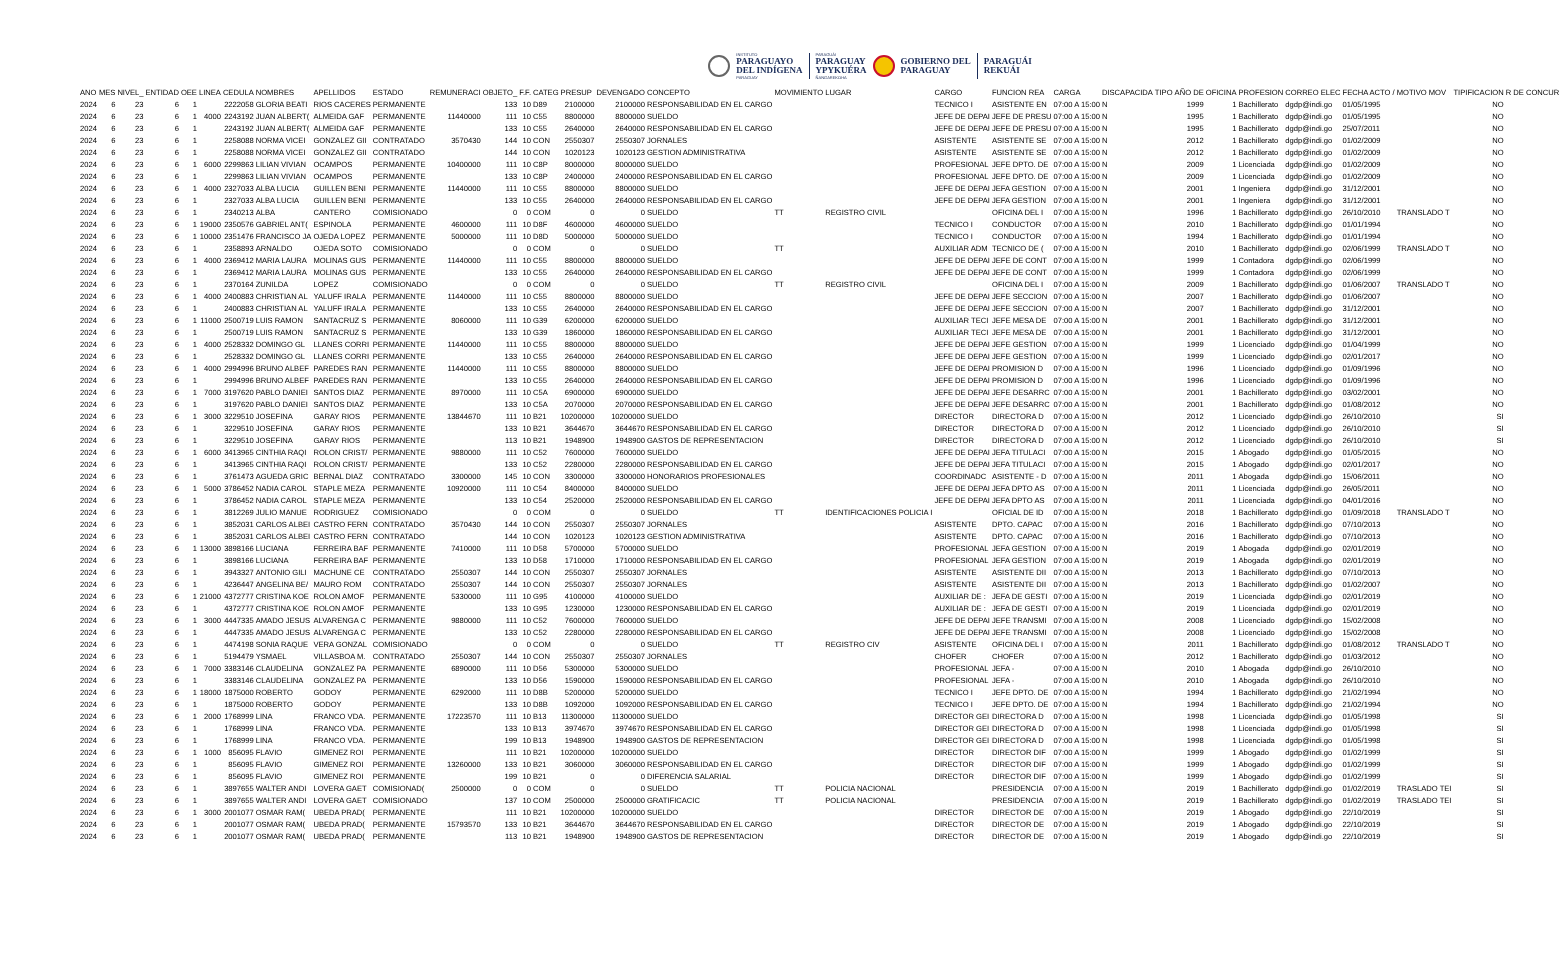INSTITUTO
PARAGUAYO
DEL INDÍGENA
PARAGUAY
PARAGUÁI
PARAGUAY
YPYKUÉRA
ÑANGAREKOHA
GOBIERNO DEL
PARAGUAY
PARAGUÁI
REKUÁI
| ANO | MES | NIVEL_ | ENTIDAD | OEE | LINEA | CEDULA | NOMBRES | APELLIDOS | ESTADO | REMUNERACI | OBJETO_ | F.F. | CATEG | PRESUP | DEVENGADO | CONCEPTO | MOVIMIENTO | LUGAR | CARGO | FUNCION REA | CARGA | DISCAPACIDA | TIPO | AÑO DE | OFICINA | PROFESION | CORREO ELEC | FECHA ACTO / | MOTIVO MOV | TIPIFICACION | R DE CONCUR |
| --- | --- | --- | --- | --- | --- | --- | --- | --- | --- | --- | --- | --- | --- | --- | --- | --- | --- | --- | --- | --- | --- | --- | --- | --- | --- | --- | --- | --- | --- | --- | --- |
| 2024 | 6 | 23 | 6 | 1 | | 2222058 | GLORIA BEATI | RIOS CACERES | PERMANENTE | | 133 | 10 | D89 | 2100000 | 2100000 | RESPONSABILIDAD EN EL CARGO | | | TECNICO I | ASISTENTE EN | 07:00 A 15:00 | N | | 1999 | 1 | Bachillerato | dgdp@indi.go | 01/05/1995 | | NO | |
| 2024 | 6 | 23 | 6 | 1 | 4000 | 2243192 | JUAN ALBERT( | ALMEIDA GAF | PERMANENTE | 11440000 | 111 | 10 | C55 | 8800000 | 8800000 | SUELDO | | | JEFE DE DEPAI | JEFE DE PRESU | 07:00 A 15:00 | N | | 1995 | 1 | Bachillerato | dgdp@indi.go | 01/05/1995 | | NO | |
| 2024 | 6 | 23 | 6 | 1 | | 2243192 | JUAN ALBERT( | ALMEIDA GAF | PERMANENTE | | 133 | 10 | C55 | 2640000 | 2640000 | RESPONSABILIDAD EN EL CARGO | | | JEFE DE DEPAI | JEFE DE PRESU | 07:00 A 15:00 | N | | 1995 | 1 | Bachillerato | dgdp@indi.go | 25/07/2011 | | NO | |
| 2024 | 6 | 23 | 6 | 1 | | 2258088 | NORMA VICEI | GONZALEZ GII | CONTRATADO | 3570430 | 144 | 10 | CON | 2550307 | 2550307 | JORNALES | | | ASISTENTE | ASISTENTE SE | 07:00 A 15:00 | N | | 2012 | 1 | Bachillerato | dgdp@indi.go | 01/02/2009 | | NO | |
| 2024 | 6 | 23 | 6 | 1 | | 2258088 | NORMA VICEI | GONZALEZ GII | CONTRATADO | | 144 | 10 | CON | 1020123 | 1020123 | GESTION ADMINISTRATIVA | | | ASISTENTE | ASISTENTE SE | 07:00 A 15:00 | N | | 2012 | 1 | Bachillerato | dgdp@indi.go | 01/02/2009 | | NO | |
| 2024 | 6 | 23 | 6 | 1 | 6000 | 2299863 | LILIAN VIVIAN | OCAMPOS | PERMANENTE | 10400000 | 111 | 10 | C8P | 8000000 | 8000000 | SUELDO | | | PROFESIONAL | JEFE DPTO. DE | 07:00 A 15:00 | N | | 2009 | 1 | Licenciada | dgdp@indi.go | 01/02/2009 | | NO | |
| 2024 | 6 | 23 | 6 | 1 | | 2299863 | LILIAN VIVIAN | OCAMPOS | PERMANENTE | | 133 | 10 | C8P | 2400000 | 2400000 | RESPONSABILIDAD EN EL CARGO | | | PROFESIONAL | JEFE DPTO. DE | 07:00 A 15:00 | N | | 2009 | 1 | Licenciada | dgdp@indi.go | 01/02/2009 | | NO | |
| 2024 | 6 | 23 | 6 | 1 | 4000 | 2327033 | ALBA LUCIA | GUILLEN BENI | PERMANENTE | 11440000 | 111 | 10 | C55 | 8800000 | 8800000 | SUELDO | | | JEFE DE DEPAI | JEFA GESTION | 07:00 A 15:00 | N | | 2001 | 1 | Ingeniera | dgdp@indi.go | 31/12/2001 | | NO | |
| 2024 | 6 | 23 | 6 | 1 | | 2327033 | ALBA LUCIA | GUILLEN BENI | PERMANENTE | | 133 | 10 | C55 | 2640000 | 2640000 | RESPONSABILIDAD EN EL CARGO | | | JEFE DE DEPAI | JEFA GESTION | 07:00 A 15:00 | N | | 2001 | 1 | Ingeniera | dgdp@indi.go | 31/12/2001 | | NO | |
| 2024 | 6 | 23 | 6 | 1 | | 2340213 | ALBA | CANTERO | COMISIONADO | | 0 | 0 | COM | 0 | 0 | SUELDO | TT | REGISTRO CIVIL | | OFICINA DEL I | 07:00 A 15:00 | N | | 1996 | 1 | Bachillerato | dgdp@indi.go | 26/10/2010 | TRANSLADO T | NO | |
| 2024 | 6 | 23 | 6 | 1 | 19000 | 2350576 | GABRIEL ANT( | ESPINOLA | PERMANENTE | 4600000 | 111 | 10 | D8F | 4600000 | 4600000 | SUELDO | | | TECNICO I | CONDUCTOR | 07:00 A 15:00 | N | | 2010 | 1 | Bachillerato | dgdp@indi.go | 01/01/1994 | | NO | |
| 2024 | 6 | 23 | 6 | 1 | 10000 | 2351476 | FRANCISCO JA | OJEDA LOPEZ | PERMANENTE | 5000000 | 111 | 10 | D8D | 5000000 | 5000000 | SUELDO | | | TECNICO I | CONDUCTOR | 07:00 A 15:00 | N | | 1994 | 1 | Bachillerato | dgdp@indi.go | 01/01/1994 | | NO | |
| 2024 | 6 | 23 | 6 | 1 | | 2358893 | ARNALDO | OJEDA SOTO | COMISIONADO | | 0 | 0 | COM | 0 | 0 | SUELDO | TT | | AUXILIAR ADM | TECNICO DE ( | 07:00 A 15:00 | N | | 2010 | 1 | Bachillerato | dgdp@indi.go | 02/06/1999 | TRANSLADO T | NO | |
| 2024 | 6 | 23 | 6 | 1 | 4000 | 2369412 | MARIA LAURA | MOLINAS GUS | PERMANENTE | 11440000 | 111 | 10 | C55 | 8800000 | 8800000 | SUELDO | | | JEFE DE DEPAI | JEFE DE CONT | 07:00 A 15:00 | N | | 1999 | 1 | Contadora | dgdp@indi.go | 02/06/1999 | | NO | |
| 2024 | 6 | 23 | 6 | 1 | | 2369412 | MARIA LAURA | MOLINAS GUS | PERMANENTE | | 133 | 10 | C55 | 2640000 | 2640000 | RESPONSABILIDAD EN EL CARGO | | | JEFE DE DEPAI | JEFE DE CONT | 07:00 A 15:00 | N | | 1999 | 1 | Contadora | dgdp@indi.go | 02/06/1999 | | NO | |
| 2024 | 6 | 23 | 6 | 1 | | 2370164 | ZUNILDA | LOPEZ | COMISIONADO | | 0 | 0 | COM | 0 | 0 | SUELDO | TT | REGISTRO CIVIL | | OFICINA DEL I | 07:00 A 15:00 | N | | 2009 | 1 | Bachillerato | dgdp@indi.go | 01/06/2007 | TRANSLADO T | NO | |
| 2024 | 6 | 23 | 6 | 1 | 4000 | 2400883 | CHRISTIAN AL | YALUFF IRALA | PERMANENTE | 11440000 | 111 | 10 | C55 | 8800000 | 8800000 | SUELDO | | | JEFE DE DEPAI | JEFE SECCION | 07:00 A 15:00 | N | | 2007 | 1 | Bachillerato | dgdp@indi.go | 01/06/2007 | | NO | |
| 2024 | 6 | 23 | 6 | 1 | | 2400883 | CHRISTIAN AL | YALUFF IRALA | PERMANENTE | | 133 | 10 | C55 | 2640000 | 2640000 | RESPONSABILIDAD EN EL CARGO | | | JEFE DE DEPAI | JEFE SECCION | 07:00 A 15:00 | N | | 2007 | 1 | Bachillerato | dgdp@indi.go | 31/12/2001 | | NO | |
| 2024 | 6 | 23 | 6 | 1 | 11000 | 2500719 | LUIS RAMON | SANTACRUZ S | PERMANENTE | 8060000 | 111 | 10 | G39 | 6200000 | 6200000 | SUELDO | | | AUXILIAR TECI | JEFE MESA DE | 07:00 A 15:00 | N | | 2001 | 1 | Bachillerato | dgdp@indi.go | 31/12/2001 | | NO | |
| 2024 | 6 | 23 | 6 | 1 | | 2500719 | LUIS RAMON | SANTACRUZ S | PERMANENTE | | 133 | 10 | G39 | 1860000 | 1860000 | RESPONSABILIDAD EN EL CARGO | | | AUXILIAR TECI | JEFE MESA DE | 07:00 A 15:00 | N | | 2001 | 1 | Bachillerato | dgdp@indi.go | 31/12/2001 | | NO | |
| 2024 | 6 | 23 | 6 | 1 | 4000 | 2528332 | DOMINGO GL | LLANES CORRI | PERMANENTE | 11440000 | 111 | 10 | C55 | 8800000 | 8800000 | SUELDO | | | JEFE DE DEPAI | JEFE GESTION | 07:00 A 15:00 | N | | 1999 | 1 | Licenciado | dgdp@indi.go | 01/04/1999 | | NO | |
| 2024 | 6 | 23 | 6 | 1 | | 2528332 | DOMINGO GL | LLANES CORRI | PERMANENTE | | 133 | 10 | C55 | 2640000 | 2640000 | RESPONSABILIDAD EN EL CARGO | | | JEFE DE DEPAI | JEFE GESTION | 07:00 A 15:00 | N | | 1999 | 1 | Licenciado | dgdp@indi.go | 02/01/2017 | | NO | |
| 2024 | 6 | 23 | 6 | 1 | 4000 | 2994996 | BRUNO ALBEF | PAREDES RAN | PERMANENTE | 11440000 | 111 | 10 | C55 | 8800000 | 8800000 | SUELDO | | | JEFE DE DEPAI | PROMISION D | 07:00 A 15:00 | N | | 1996 | 1 | Licenciado | dgdp@indi.go | 01/09/1996 | | NO | |
| 2024 | 6 | 23 | 6 | 1 | | 2994996 | BRUNO ALBEF | PAREDES RAN | PERMANENTE | | 133 | 10 | C55 | 2640000 | 2640000 | RESPONSABILIDAD EN EL CARGO | | | JEFE DE DEPAI | PROMISION D | 07:00 A 15:00 | N | | 1996 | 1 | Licenciado | dgdp@indi.go | 01/09/1996 | | NO | |
| 2024 | 6 | 23 | 6 | 1 | 7000 | 3197620 | PABLO DANIEI | SANTOS DIAZ | PERMANENTE | 8970000 | 111 | 10 | C5A | 6900000 | 6900000 | SUELDO | | | JEFE DE DEPAI | JEFE DESARRC | 07:00 A 15:00 | N | | 2001 | 1 | Bachillerato | dgdp@indi.go | 03/02/2001 | | NO | |
| 2024 | 6 | 23 | 6 | 1 | | 3197620 | PABLO DANIEI | SANTOS DIAZ | PERMANENTE | | 133 | 10 | C5A | 2070000 | 2070000 | RESPONSABILIDAD EN EL CARGO | | | JEFE DE DEPAI | JEFE DESARRC | 07:00 A 15:00 | N | | 2001 | 1 | Bachillerato | dgdp@indi.go | 01/08/2012 | | NO | |
| 2024 | 6 | 23 | 6 | 1 | 3000 | 3229510 | JOSEFINA | GARAY RIOS | PERMANENTE | 13844670 | 111 | 10 | B21 | 10200000 | 10200000 | SUELDO | | | DIRECTOR | DIRECTORA D | 07:00 A 15:00 | N | | 2012 | 1 | Licenciado | dgdp@indi.go | 26/10/2010 | | SI | |
| 2024 | 6 | 23 | 6 | 1 | | 3229510 | JOSEFINA | GARAY RIOS | PERMANENTE | | 133 | 10 | B21 | 3644670 | 3644670 | RESPONSABILIDAD EN EL CARGO | | | DIRECTOR | DIRECTORA D | 07:00 A 15:00 | N | | 2012 | 1 | Licenciado | dgdp@indi.go | 26/10/2010 | | SI | |
| 2024 | 6 | 23 | 6 | 1 | | 3229510 | JOSEFINA | GARAY RIOS | PERMANENTE | | 113 | 10 | B21 | 1948900 | 1948900 | GASTOS DE REPRESENTACION | | | DIRECTOR | DIRECTORA D | 07:00 A 15:00 | N | | 2012 | 1 | Licenciado | dgdp@indi.go | 26/10/2010 | | SI | |
| 2024 | 6 | 23 | 6 | 1 | 6000 | 3413965 | CINTHIA RAQI | ROLON CRIST/ | PERMANENTE | 9880000 | 111 | 10 | C52 | 7600000 | 7600000 | SUELDO | | | JEFE DE DEPAI | JEFA TITULACI | 07:00 A 15:00 | N | | 2015 | 1 | Abogado | dgdp@indi.go | 01/05/2015 | | NO | |
| 2024 | 6 | 23 | 6 | 1 | | 3413965 | CINTHIA RAQI | ROLON CRIST/ | PERMANENTE | | 133 | 10 | C52 | 2280000 | 2280000 | RESPONSABILIDAD EN EL CARGO | | | JEFE DE DEPAI | JEFA TITULACI | 07:00 A 15:00 | N | | 2015 | 1 | Abogado | dgdp@indi.go | 02/01/2017 | | NO | |
| 2024 | 6 | 23 | 6 | 1 | | 3761473 | AGUEDA GRIC | BERNAL DIAZ | CONTRATADO | 3300000 | 145 | 10 | CON | 3300000 | 3300000 | HONORARIOS PROFESIONALES | | | COORDINADC | ASISTENTE - D | 07:00 A 15:00 | N | | 2011 | 1 | Abogada | dgdp@indi.go | 15/06/2011 | | NO | |
| 2024 | 6 | 23 | 6 | 1 | 5000 | 3786452 | NADIA CAROL | STAPLE MEZA | PERMANENTE | 10920000 | 111 | 10 | C54 | 8400000 | 8400000 | SUELDO | | | JEFE DE DEPAI | JEFA DPTO AS | 07:00 A 15:00 | N | | 2011 | 1 | Licenciada | dgdp@indi.go | 26/05/2011 | | NO | |
| 2024 | 6 | 23 | 6 | 1 | | 3786452 | NADIA CAROL | STAPLE MEZA | PERMANENTE | | 133 | 10 | C54 | 2520000 | 2520000 | RESPONSABILIDAD EN EL CARGO | | | JEFE DE DEPAI | JEFA DPTO AS | 07:00 A 15:00 | N | | 2011 | 1 | Licenciada | dgdp@indi.go | 04/01/2016 | | NO | |
| 2024 | 6 | 23 | 6 | 1 | | 3812269 | JULIO MANUE | RODRIGUEZ | COMISIONADO | | 0 | 0 | COM | 0 | 0 | SUELDO | TT | IDENTIFICACIONES POLICIA I | | OFICIAL DE ID | 07:00 A 15:00 | N | | 2018 | 1 | Bachillerato | dgdp@indi.go | 01/09/2018 | TRANSLADO T | NO | |
| 2024 | 6 | 23 | 6 | 1 | | 3852031 | CARLOS ALBEI | CASTRO FERN | CONTRATADO | 3570430 | 144 | 10 | CON | 2550307 | 2550307 | JORNALES | | | ASISTENTE | DPTO. CAPAC | 07:00 A 15:00 | N | | 2016 | 1 | Bachillerato | dgdp@indi.go | 07/10/2013 | | NO | |
| 2024 | 6 | 23 | 6 | 1 | | 3852031 | CARLOS ALBEI | CASTRO FERN | CONTRATADO | | 144 | 10 | CON | 1020123 | 1020123 | GESTION ADMINISTRATIVA | | | ASISTENTE | DPTO. CAPAC | 07:00 A 15:00 | N | | 2016 | 1 | Bachillerato | dgdp@indi.go | 07/10/2013 | | NO | |
| 2024 | 6 | 23 | 6 | 1 | 13000 | 3898166 | LUCIANA | FERREIRA BAF | PERMANENTE | 7410000 | 111 | 10 | D58 | 5700000 | 5700000 | SUELDO | | | PROFESIONAL | JEFA GESTION | 07:00 A 15:00 | N | | 2019 | 1 | Abogada | dgdp@indi.go | 02/01/2019 | | NO | |
| 2024 | 6 | 23 | 6 | 1 | | 3898166 | LUCIANA | FERREIRA BAF | PERMANENTE | | 133 | 10 | D58 | 1710000 | 1710000 | RESPONSABILIDAD EN EL CARGO | | | PROFESIONAL | JEFA GESTION | 07:00 A 15:00 | N | | 2019 | 1 | Abogada | dgdp@indi.go | 02/01/2019 | | NO | |
| 2024 | 6 | 23 | 6 | 1 | | 3943327 | ANTONIO GILI | MACHUNE CE | CONTRATADO | 2550307 | 144 | 10 | CON | 2550307 | 2550307 | JORNALES | | | ASISTENTE | ASISTENTE DII | 07:00 A 15:00 | N | | 2013 | 1 | Bachillerato | dgdp@indi.go | 07/10/2013 | | NO | |
| 2024 | 6 | 23 | 6 | 1 | | 4236447 | ANGELINA BE/ | MAURO ROM | CONTRATADO | 2550307 | 144 | 10 | CON | 2550307 | 2550307 | JORNALES | | | ASISTENTE | ASISTENTE DII | 07:00 A 15:00 | N | | 2013 | 1 | Bachillerato | dgdp@indi.go | 01/02/2007 | | NO | |
| 2024 | 6 | 23 | 6 | 1 | 21000 | 4372777 | CRISTINA KOE | ROLON AMOF | PERMANENTE | 5330000 | 111 | 10 | G95 | 4100000 | 4100000 | SUELDO | | | AUXILIAR DE : | JEFA DE GESTI | 07:00 A 15:00 | N | | 2019 | 1 | Licenciada | dgdp@indi.go | 02/01/2019 | | NO | |
| 2024 | 6 | 23 | 6 | 1 | | 4372777 | CRISTINA KOE | ROLON AMOF | PERMANENTE | | 133 | 10 | G95 | 1230000 | 1230000 | RESPONSABILIDAD EN EL CARGO | | | AUXILIAR DE : | JEFA DE GESTI | 07:00 A 15:00 | N | | 2019 | 1 | Licenciada | dgdp@indi.go | 02/01/2019 | | NO | |
| 2024 | 6 | 23 | 6 | 1 | 3000 | 4447335 | AMADO JESUS | ALVARENGA C | PERMANENTE | 9880000 | 111 | 10 | C52 | 7600000 | 7600000 | SUELDO | | | JEFE DE DEPAI | JEFE TRANSMI | 07:00 A 15:00 | N | | 2008 | 1 | Licenciado | dgdp@indi.go | 15/02/2008 | | NO | |
| 2024 | 6 | 23 | 6 | 1 | | 4447335 | AMADO JESUS | ALVARENGA C | PERMANENTE | | 133 | 10 | C52 | 2280000 | 2280000 | RESPONSABILIDAD EN EL CARGO | | | JEFE DE DEPAI | JEFE TRANSMI | 07:00 A 15:00 | N | | 2008 | 1 | Licenciado | dgdp@indi.go | 15/02/2008 | | NO | |
| 2024 | 6 | 23 | 6 | 1 | | 4474198 | SONIA RAQUE | VERA GONZAL | COMISIONADO | | 0 | 0 | COM | 0 | 0 | SUELDO | TT | REGISTRO CIV | ASISTENTE | OFICINA DEL I | 07:00 A 15:00 | N | | 2011 | 1 | Bachillerato | dgdp@indi.go | 01/08/2012 | TRANSLADO T | NO | |
| 2024 | 6 | 23 | 6 | 1 | | 5194479 | YSMAEL | VILLASBOA M. | CONTRATADO | 2550307 | 144 | 10 | CON | 2550307 | 2550307 | JORNALES | | | CHOFER | CHOFER | 07:00 A 15:00 | N | | 2012 | 1 | Bachillerato | dgdp@indi.go | 01/03/2012 | | NO | |
| 2024 | 6 | 23 | 6 | 1 | 7000 | 3383146 | CLAUDELINA | GONZALEZ PA | PERMANENTE | 6890000 | 111 | 10 | D56 | 5300000 | 5300000 | SUELDO | | | PROFESIONAL | JEFA - | 07:00 A 15:00 | N | | 2010 | 1 | Abogada | dgdp@indi.go | 26/10/2010 | | NO | |
| 2024 | 6 | 23 | 6 | 1 | | 3383146 | CLAUDELINA | GONZALEZ PA | PERMANENTE | | 133 | 10 | D56 | 1590000 | 1590000 | RESPONSABILIDAD EN EL CARGO | | | PROFESIONAL | JEFA - | 07:00 A 15:00 | N | | 2010 | 1 | Abogada | dgdp@indi.go | 26/10/2010 | | NO | |
| 2024 | 6 | 23 | 6 | 1 | 18000 | 1875000 | ROBERTO | GODOY | PERMANENTE | 6292000 | 111 | 10 | D8B | 5200000 | 5200000 | SUELDO | | | TECNICO I | JEFE DPTO. DE | 07:00 A 15:00 | N | | 1994 | 1 | Bachillerato | dgdp@indi.go | 21/02/1994 | | NO | |
| 2024 | 6 | 23 | 6 | 1 | | 1875000 | ROBERTO | GODOY | PERMANENTE | | 133 | 10 | D8B | 1092000 | 1092000 | RESPONSABILIDAD EN EL CARGO | | | TECNICO I | JEFE DPTO. DE | 07:00 A 15:00 | N | | 1994 | 1 | Bachillerato | dgdp@indi.go | 21/02/1994 | | NO | |
| 2024 | 6 | 23 | 6 | 1 | 2000 | 1768999 | LINA | FRANCO VDA. | PERMANENTE | 17223570 | 111 | 10 | B13 | 11300000 | 11300000 | SUELDO | | | DIRECTOR GEI | DIRECTORA D | 07:00 A 15:00 | N | | 1998 | 1 | Licenciada | dgdp@indi.go | 01/05/1998 | | SI | |
| 2024 | 6 | 23 | 6 | 1 | | 1768999 | LINA | FRANCO VDA. | PERMANENTE | | 133 | 10 | B13 | 3974670 | 3974670 | RESPONSABILIDAD EN EL CARGO | | | DIRECTOR GEI | DIRECTORA D | 07:00 A 15:00 | N | | 1998 | 1 | Licenciada | dgdp@indi.go | 01/05/1998 | | SI | |
| 2024 | 6 | 23 | 6 | 1 | | 1768999 | LINA | FRANCO VDA. | PERMANENTE | | 199 | 10 | B13 | 1948900 | 1948900 | GASTOS DE REPRESENTACION | | | DIRECTOR GEI | DIRECTORA D | 07:00 A 15:00 | N | | 1998 | 1 | Licenciada | dgdp@indi.go | 01/05/1998 | | SI | |
| 2024 | 6 | 23 | 6 | 1 | 1000 | 856095 | FLAVIO | GIMENEZ ROI | PERMANENTE | | 111 | 10 | B21 | 10200000 | 10200000 | SUELDO | | | DIRECTOR | DIRECTOR DIF | 07:00 A 15:00 | N | | 1999 | 1 | Abogado | dgdp@indi.go | 01/02/1999 | | SI | |
| 2024 | 6 | 23 | 6 | 1 | | 856095 | FLAVIO | GIMENEZ ROI | PERMANENTE | 13260000 | 133 | 10 | B21 | 3060000 | 3060000 | RESPONSABILIDAD EN EL CARGO | | | DIRECTOR | DIRECTOR DIF | 07:00 A 15:00 | N | | 1999 | 1 | Abogado | dgdp@indi.go | 01/02/1999 | | SI | |
| 2024 | 6 | 23 | 6 | 1 | | 856095 | FLAVIO | GIMENEZ ROI | PERMANENTE | | 199 | 10 | B21 | 0 | 0 | DIFERENCIA SALARIAL | | | DIRECTOR | DIRECTOR DIF | 07:00 A 15:00 | N | | 1999 | 1 | Abogado | dgdp@indi.go | 01/02/1999 | | SI | |
| 2024 | 6 | 23 | 6 | 1 | | 3897655 | WALTER ANDI | LOVERA GAET | COMISIONAD( | 2500000 | 0 | 0 | COM | 0 | 0 | SUELDO | TT | POLICIA NACIONAL | | PRESIDENCIA | 07:00 A 15:00 | N | | 2019 | 1 | Bachillerato | dgdp@indi.go | 01/02/2019 | TRASLADO TEI | SI | |
| 2024 | 6 | 23 | 6 | 1 | | 3897655 | WALTER ANDI | LOVERA GAET | COMISIONADO | | 137 | 10 | COM | 2500000 | 2500000 | GRATIFICACIC | TT | POLICIA NACIONAL | | PRESIDENCIA | 07:00 A 15:00 | N | | 2019 | 1 | Bachillerato | dgdp@indi.go | 01/02/2019 | TRASLADO TEI | SI | |
| 2024 | 6 | 23 | 6 | 1 | 3000 | 2001077 | OSMAR RAM( | UBEDA PRAD( | PERMANENTE | | 111 | 10 | B21 | 10200000 | 10200000 | SUELDO | | | DIRECTOR | DIRECTOR DE | 07:00 A 15:00 | N | | 2019 | 1 | Abogado | dgdp@indi.go | 22/10/2019 | | SI | |
| 2024 | 6 | 23 | 6 | 1 | | 2001077 | OSMAR RAM( | UBEDA PRAD( | PERMANENTE | 15793570 | 133 | 10 | B21 | 3644670 | 3644670 | RESPONSABILIDAD EN EL CARGO | | | DIRECTOR | DIRECTOR DE | 07:00 A 15:00 | N | | 2019 | 1 | Abogado | dgdp@indi.go | 22/10/2019 | | SI | |
| 2024 | 6 | 23 | 6 | 1 | | 2001077 | OSMAR RAM( | UBEDA PRAD( | PERMANENTE | | 113 | 10 | B21 | 1948900 | 1948900 | GASTOS DE REPRESENTACION | | | DIRECTOR | DIRECTOR DE | 07:00 A 15:00 | N | | 2019 | 1 | Abogado | dgdp@indi.go | 22/10/2019 | | SI | |